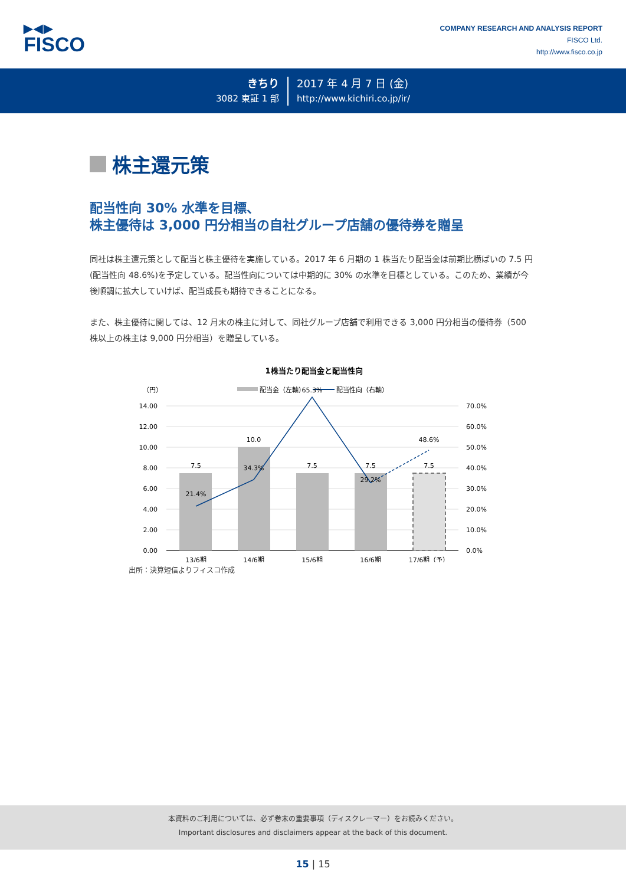▶◀▶
FISCO
COMPANY RESEARCH AND ANALYSIS REPORT
FISCO Ltd.
http://www.fisco.co.jp
きちり
3082 東証 1 部
2017 年 4 月 7 日 (金)
http://www.kichiri.co.jp/ir/
株主還元策
配当性向 30% 水準を目標、
株主優待は 3,000 円分相当の自社グループ店舗の優待券を贈呈
同社は株主還元策として配当と株主優待を実施している。2017 年 6 月期の 1 株当たり配当金は前期比横ばいの 7.5 円(配当性向 48.6%)を予定している。配当性向については中期的に 30% の水準を目標としている。このため、業績が今後順調に拡大していけば、配当成長も期待できることになる。
また、株主優待に関しては、12 月末の株主に対して、同社グループ店舗で利用できる 3,000 円分相当の優待券（500 株以上の株主は 9,000 円分相当）を贈呈している。
1株当たり配当金と配当性向
（円）
配当金（左軸）
配当性向（右軸）
14.00
12.00
10.00
8.00
6.00
4.00
2.00
0.00
70.0%
60.0%
50.0%
40.0%
30.0%
20.0%
10.0%
0.0%
7.5
10.0
7.5
7.5
7.5
21.4%
34.3%
65.3%
29.2%
48.6%
13/6期
14/6期
15/6期
16/6期
17/6期（予）
出所：決算短信よりフィスコ作成
本資料のご利用については、必ず巻末の重要事項（ディスクレーマー）をお読みください。
Important disclosures and disclaimers appear at the back of this document.
15 | 15